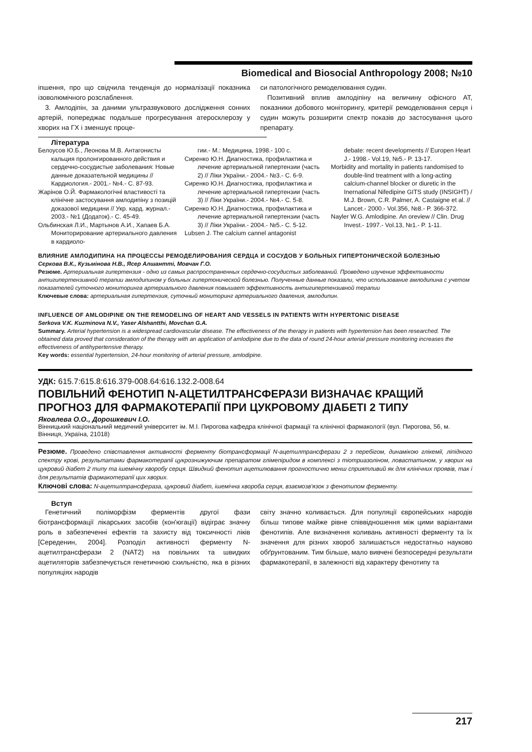Biomedical and Biosocial Anthropology 2008; №10
іпшення, про що свідчила тенденція до нормалізації показника ізоволюмічного розслаблення.
3. Амлодіпін, за даними ультразвукового дослідження сонних артерій, попереджає подальше прогресування атеросклерозу у хворих на ГХ і зменшує проце-
си патологічного ремоделювання судин.
Позитивний вплив амлодіпіну на величину офісного АТ, показники добового моніторингу, критерії ремоделювання серця і судин можуть розширити спектр показів до застосування цього препарату.
Література
Белоусов Ю.Б., Леонова М.В. Антагонисты кальция пролонгированного действия и сердечно-сосудистые заболевания: Новые данные доказательной медицины // Кардиология.- 2001.- №4.- С. 87-93.
Жарінов О.Й. Фармакологічні властивості та клінічне застосування амлодипіну з позицій доказової медицини // Укр. кард. журнал.- 2003.- №1 (Додаток).- С. 45-49.
Ольбинская Л.И., Мартынов А.И., Хапаев Б.А. Мониторирование артериального давления в кардиоло-
гии.- М.: Медицина, 1998.- 100 с.
Сиренко Ю.Н. Диагностика, профилактика и лечение артериальной гипертензии (часть 2) // Ліки України.- 2004.- №3.- С. 6-9.
Сиренко Ю.Н. Диагностика, профилактика и лечение артериальной гипертензии (часть 3) // Ліки України.- 2004.- №4.- С. 5-8.
Сиренко Ю.Н. Диагностика, профилактика и лечение артериальной гипертензии (часть 3) // Ліки України.- 2004.- №5.- С. 5-12.
Lubsen J. The calcium cannel antagonist
debate: recent developments // Europen Heart J.- 1998.- Vol.19, №5.- P. 13-17.
Morbidity and mortality in patients randomised to double-lind treatment with a long-acting calcium-channel blocker or diuretic in the Inernational Nifedipine GITS study (INSIGHT) / M.J. Brown, C.R. Palmer, A. Castaigne et al. // Lancet.- 2000.- Vol.356, №8.- P. 366-372.
Nayler W.G. Amlodipine. An oreview // Clin. Drug Invest.- 1997.- Vol.13, №1.- P. 1-11.
ВЛИЯНИЕ АМЛОДИПИНА НА ПРОЦЕССЫ РЕМОДЕЛИРОВАНИЯ СЕРДЦА И СОСУДОВ У БОЛЬНЫХ ГИПЕРТОНИЧЕСКОЙ БОЛЕЗНЬЮ
Сєркова В.К., Кузьмінова Н.В., Ясер Алшантті, Мовчан Г.О.
Резюме. Артериальная гипертензия - одно из самых распространенных сердечно-сосудистых заболеваний. Проведено изучение эффективности антигипертензивной терапии амлодипином у больных гипертонической болезнью. Полученные данные показали, что использование амлодипина с учетом показателей суточного мониторинга артериального давления повышает эффективность антигипертензивной терапии
Ключевые слова: артериальная гипертензия, суточный мониторинг артериального давления, амлодипин.
INFLUENCE OF AMLODIPINE ON THE REMODELING OF HEART AND VESSELS IN PATIENTS WITH HYPERTONIC DISEASE
Serkova V.K. Kuzminova N.V., Yaser Alshantthi, Movchan G.A.
Summary. Arterial hypertension is a widespread cardiovascular disease. The effectiveness of the therapy in patients with hypertension has been researched. The obtained data proved that consideration of the therapy with an application of amlodipine due to the data of round 24-hour arterial pressure monitoring increases the effectiveness of antihypertensive therapy.
Key words: essential hypertension, 24-hour monitoring of arterial pressure, amlodipine.
УДК: 615.7:615.8:616.379-008.64:616.132.2-008.64
ПОВІЛЬНИЙ ФЕНОТИП N-АЦЕТИЛТРАНСФЕРАЗИ ВИЗНАЧАЄ КРАЩИЙ ПРОГНОЗ ДЛЯ ФАРМАКОТЕРАПІЇ ПРИ ЦУКРОВОМУ ДІАБЕТІ 2 ТИПУ
Яковлева О.О., Дорошкевич І.О.
Вінницький національний медичний університет ім. М.І. Пирогова кафедра клінічної фармації та клінічної фармакології (вул. Пирогова, 56, м. Вінниця, Україна, 21018)
Резюме. Проведено співставлення активності ферменту біотрансформації N-ацетилтрансферази 2 з перебігом, динамікою глікемії, ліпідного спектру крові, результатами фармакотерапії цукрознижуючим препаратом глімепіридом в комплексі з тіотриазоліном, ловастатином, у хворих на цукровий діабет 2 типу та ішемічну хворобу серця. Швидкий фенотип ацетилювання прогностично менш сприятливий як для клінічних проявів, так і для результатів фармакотерапії цих хворих.
Ключові слова: N-ацетилтрансфераза, цукровий діабет, ішемічна хвороба серця, взаємозв'язок з фенотипом ферменту.
Вступ
Генетичний поліморфізм ферментів другої фази біотрансформації лікарських засобів (кон'югації) відіграє значну роль в забезпеченні ефектів та захисту від токсичності ліків [Середенин, 2004]. Розподіл активності ферменту N-ацетилтрансферази 2 (NAT2) на повільних та швидких ацетиляторів забезпечується генетичною схильністю, яка в різних популяціях народів
світу значно коливається. Для популяції європейських народів більш типове майже рівне співвідношення між цими варіантами фенотипів. Але визначення коливань активності ферменту та їх значення для різних хвороб залишається недостатньо науково обґрунтованим. Тим більше, мало вивчені безпосередні результати фармакотерапії, в залежності від характеру фенотипу та
217